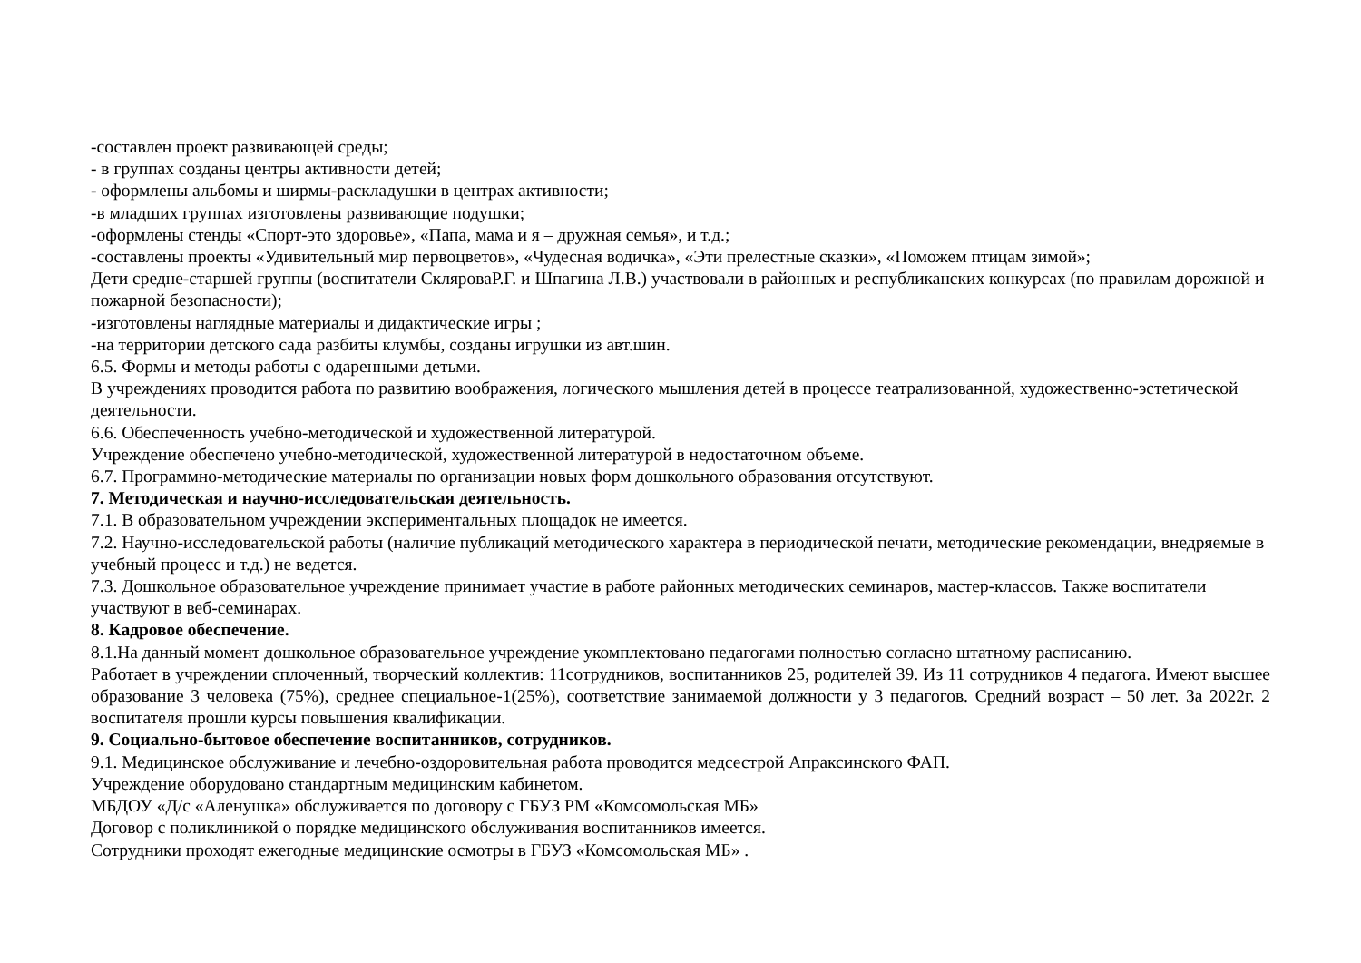-составлен проект развивающей среды;
- в группах созданы центры активности детей;
- оформлены альбомы и ширмы-раскладушки в центрах активности;
-в младших группах изготовлены развивающие подушки;
-оформлены стенды «Спорт-это здоровье», «Папа, мама и я – дружная семья», и т.д.;
-составлены проекты «Удивительный мир первоцветов», «Чудесная водичка», «Эти прелестные сказки», «Поможем птицам зимой»;
Дети средне-старшей группы (воспитатели СкляроваР.Г. и Шпагина Л.В.) участвовали в районных и республиканских конкурсах (по правилам дорожной и пожарной безопасности);
-изготовлены наглядные материалы и дидактические игры ;
-на территории детского сада разбиты клумбы, созданы игрушки из авт.шин.
6.5. Формы и методы работы с одаренными детьми.
В учреждениях проводится работа по развитию воображения, логического мышления детей в процессе театрализованной, художественно-эстетической деятельности.
6.6. Обеспеченность учебно-методической и художественной литературой.
Учреждение обеспечено учебно-методической, художественной литературой в недостаточном объеме.
6.7. Программно-методические материалы по организации новых форм дошкольного образования отсутствуют.
7. Методическая и научно-исследовательская деятельность.
7.1. В образовательном учреждении экспериментальных площадок не имеется.
7.2. Научно-исследовательской работы (наличие публикаций методического характера в периодической печати, методические рекомендации, внедряемые в учебный процесс и т.д.) не ведется.
7.3. Дошкольное образовательное учреждение принимает участие в работе районных методических семинаров, мастер-классов. Также воспитатели участвуют в веб-семинарах.
8. Кадровое обеспечение.
8.1.На данный момент дошкольное образовательное учреждение укомплектовано педагогами полностью согласно штатному расписанию.
Работает в учреждении сплоченный, творческий коллектив: 11сотрудников, воспитанников 25, родителей 39. Из 11 сотрудников 4 педагога. Имеют высшее образование 3 человека (75%), среднее специальное-1(25%), соответствие занимаемой должности у 3 педагогов. Средний возраст – 50 лет. За 2022г. 2 воспитателя прошли курсы повышения квалификации.
9. Социально-бытовое обеспечение воспитанников, сотрудников.
9.1. Медицинское обслуживание и лечебно-оздоровительная работа проводится медсестрой Апраксинского ФАП.
Учреждение оборудовано стандартным медицинским кабинетом.
МБДОУ «Д/с «Аленушка» обслуживается по договору с ГБУЗ РМ «Комсомольская МБ»
Договор с поликлиникой о порядке медицинского обслуживания воспитанников имеется.
Сотрудники проходят ежегодные медицинские осмотры в ГБУЗ «Комсомольская МБ» .